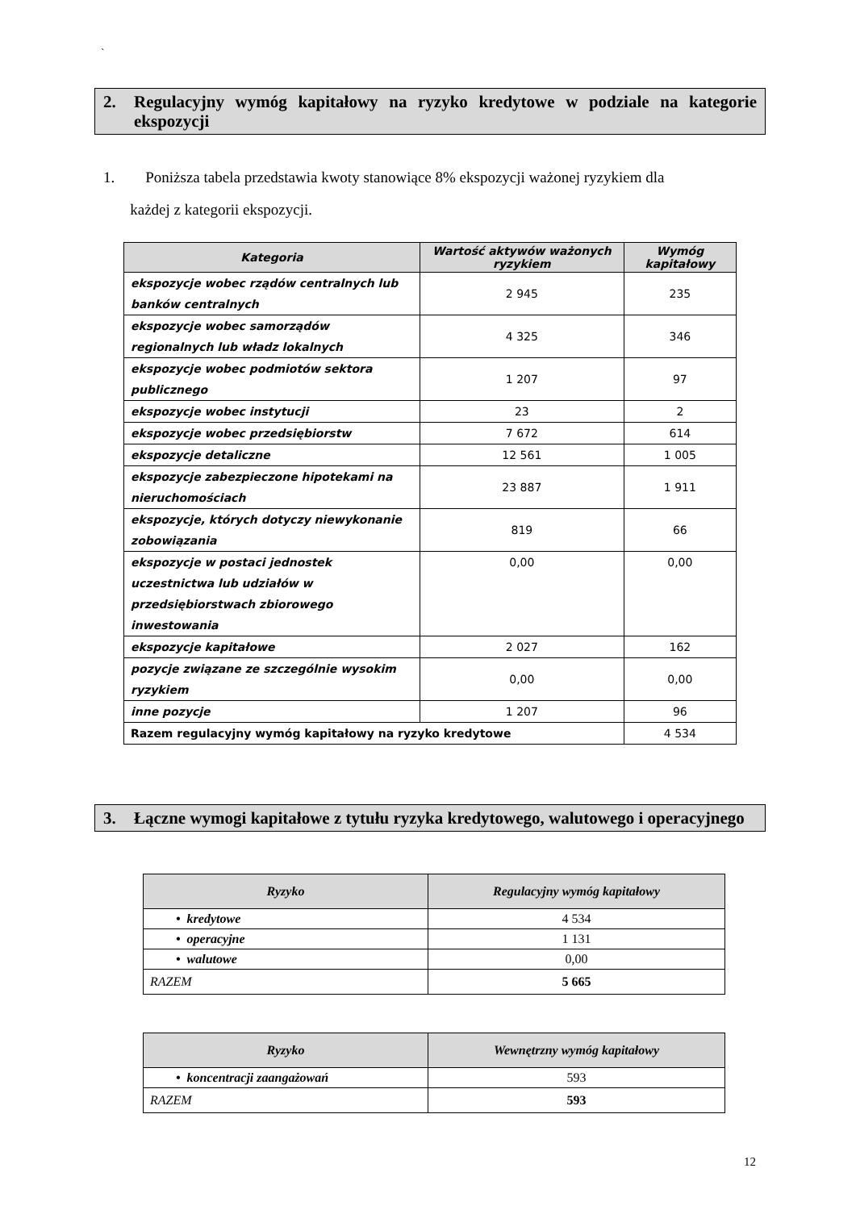`
2. Regulacyjny wymóg kapitałowy na ryzyko kredytowe w podziale na kategorie ekspozycji
1. Poniższa tabela przedstawia kwoty stanowiące 8% ekspozycji ważonej ryzykiem dla
każdej z kategorii ekspozycji.
| Kategoria | Wartość aktywów ważonych ryzykiem | Wymóg kapitałowy |
| --- | --- | --- |
| ekspozycje wobec rządów centralnych lub banków centralnych | 2 945 | 235 |
| ekspozycje wobec samorządów regionalnych lub władz lokalnych | 4 325 | 346 |
| ekspozycje wobec podmiotów sektora publicznego | 1 207 | 97 |
| ekspozycje wobec instytucji | 23 | 2 |
| ekspozycje wobec przedsiębiorstw | 7 672 | 614 |
| ekspozycje detaliczne | 12 561 | 1 005 |
| ekspozycje zabezpieczone hipotekami na nieruchomościach | 23 887 | 1 911 |
| ekspozycje, których dotyczy niewykonanie zobowiązania | 819 | 66 |
| ekspozycje w postaci jednostek uczestnictwa lub udziałów w przedsiębiorstwach zbiorowego inwestowania | 0,00 | 0,00 |
| ekspozycje kapitałowe | 2 027 | 162 |
| pozycje związane ze szczególnie wysokim ryzykiem | 0,00 | 0,00 |
| inne pozycje | 1 207 | 96 |
| Razem regulacyjny wymóg kapitałowy na ryzyko kredytowe | | 4 534 |
3. Łączne wymogi kapitałowe z tytułu ryzyka kredytowego, walutowego i operacyjnego
| Ryzyko | Regulacyjny wymóg kapitałowy |
| --- | --- |
| • kredytowe | 4 534 |
| • operacyjne | 1 131 |
| • walutowe | 0,00 |
| RAZEM | 5 665 |
| Ryzyko | Wewnętrzny wymóg kapitałowy |
| --- | --- |
| • koncentracji zaangażowań | 593 |
| RAZEM | 593 |
12